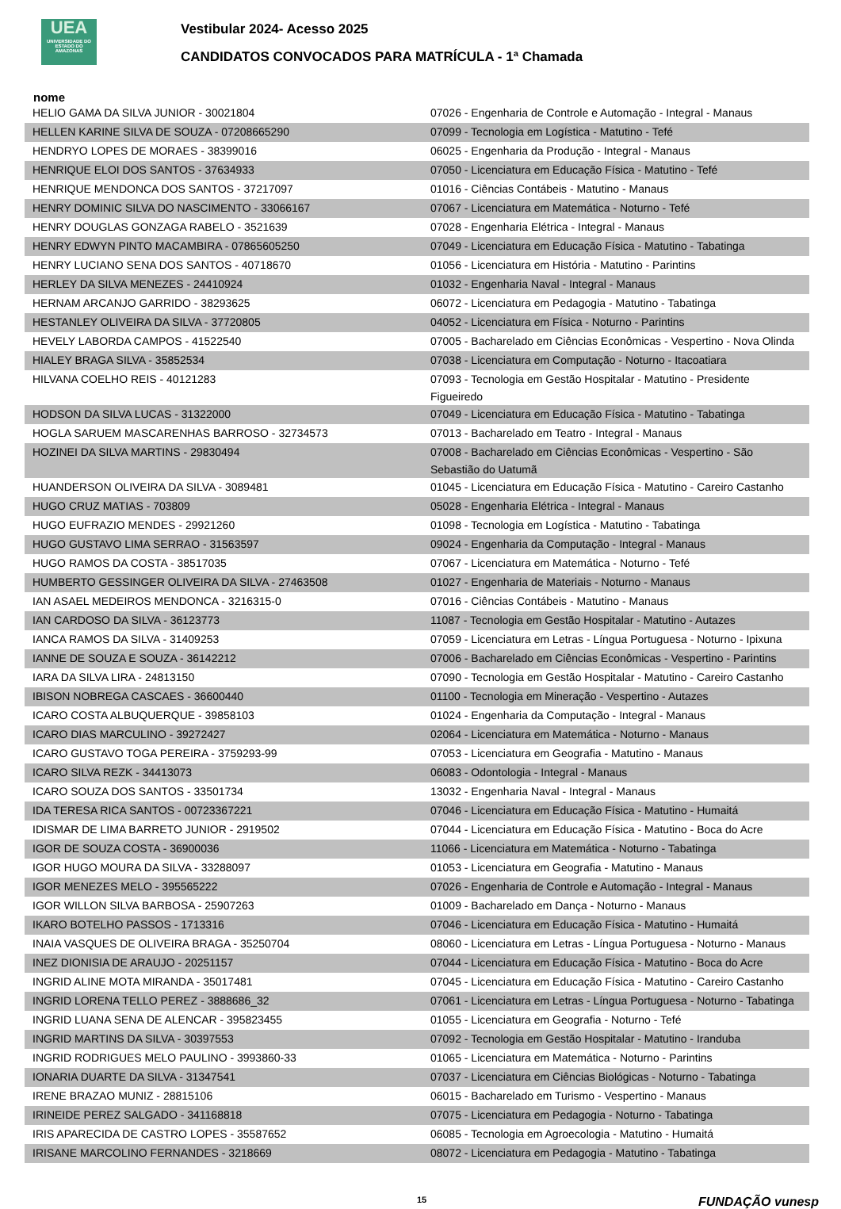UEA
UNIVERSIDADE DO ESTADO DO AMAZONAS
Vestibular 2024- Acesso 2025
CANDIDATOS CONVOCADOS PARA MATRÍCULA - 1ª Chamada
nome
| HELIO GAMA DA SILVA JUNIOR - 30021804 | 07026 - Engenharia de Controle e Automação - Integral - Manaus |
| HELLEN KARINE SILVA DE SOUZA - 07208665290 | 07099 - Tecnologia em Logística - Matutino - Tefé |
| HENDRYO LOPES DE MORAES - 38399016 | 06025 - Engenharia da Produção - Integral - Manaus |
| HENRIQUE ELOI DOS SANTOS - 37634933 | 07050 - Licenciatura em Educação Física - Matutino - Tefé |
| HENRIQUE MENDONCA DOS SANTOS - 37217097 | 01016 - Ciências Contábeis - Matutino - Manaus |
| HENRY DOMINIC SILVA DO NASCIMENTO - 33066167 | 07067 - Licenciatura em Matemática - Noturno - Tefé |
| HENRY DOUGLAS GONZAGA RABELO - 3521639 | 07028 - Engenharia Elétrica - Integral - Manaus |
| HENRY EDWYN PINTO MACAMBIRA - 07865605250 | 07049 - Licenciatura em Educação Física - Matutino - Tabatinga |
| HENRY LUCIANO SENA DOS SANTOS - 40718670 | 01056 - Licenciatura em História - Matutino - Parintins |
| HERLEY DA SILVA MENEZES - 24410924 | 01032 - Engenharia Naval - Integral - Manaus |
| HERNAM ARCANJO GARRIDO - 38293625 | 06072 - Licenciatura em Pedagogia - Matutino - Tabatinga |
| HESTANLEY OLIVEIRA DA SILVA - 37720805 | 04052 - Licenciatura em Física - Noturno - Parintins |
| HEVELY LABORDA CAMPOS - 41522540 | 07005 - Bacharelado em Ciências Econômicas - Vespertino - Nova Olinda |
| HIALEY BRAGA SILVA - 35852534 | 07038 - Licenciatura em Computação - Noturno - Itacoatiara |
| HILVANA COELHO REIS - 40121283 | 07093 - Tecnologia em Gestão Hospitalar - Matutino - Presidente Figueiredo |
| HODSON DA SILVA LUCAS - 31322000 | 07049 - Licenciatura em Educação Física - Matutino - Tabatinga |
| HOGLA SARUEM MASCARENHAS BARROSO - 32734573 | 07013 - Bacharelado em Teatro - Integral - Manaus |
| HOZINEI DA SILVA MARTINS - 29830494 | 07008 - Bacharelado em Ciências Econômicas - Vespertino - São Sebastião do Uatumã |
| HUANDERSON OLIVEIRA DA SILVA - 3089481 | 01045 - Licenciatura em Educação Física - Matutino - Careiro Castanho |
| HUGO CRUZ MATIAS - 703809 | 05028 - Engenharia Elétrica - Integral - Manaus |
| HUGO EUFRAZIO MENDES - 29921260 | 01098 - Tecnologia em Logística - Matutino - Tabatinga |
| HUGO GUSTAVO LIMA SERRAO - 31563597 | 09024 - Engenharia da Computação - Integral - Manaus |
| HUGO RAMOS DA COSTA - 38517035 | 07067 - Licenciatura em Matemática - Noturno - Tefé |
| HUMBERTO GESSINGER OLIVEIRA DA SILVA - 27463508 | 01027 - Engenharia de Materiais - Noturno - Manaus |
| IAN ASAEL MEDEIROS MENDONCA - 3216315-0 | 07016 - Ciências Contábeis - Matutino - Manaus |
| IAN CARDOSO DA SILVA - 36123773 | 11087 - Tecnologia em Gestão Hospitalar - Matutino - Autazes |
| IANCA RAMOS DA SILVA - 31409253 | 07059 - Licenciatura em Letras - Língua Portuguesa - Noturno - Ipixuna |
| IANNE DE SOUZA E SOUZA - 36142212 | 07006 - Bacharelado em Ciências Econômicas - Vespertino - Parintins |
| IARA DA SILVA LIRA - 24813150 | 07090 - Tecnologia em Gestão Hospitalar - Matutino - Careiro Castanho |
| IBISON NOBREGA CASCAES - 36600440 | 01100 - Tecnologia em Mineração - Vespertino - Autazes |
| ICARO COSTA ALBUQUERQUE - 39858103 | 01024 - Engenharia da Computação - Integral - Manaus |
| ICARO DIAS MARCULINO - 39272427 | 02064 - Licenciatura em Matemática - Noturno - Manaus |
| ICARO GUSTAVO TOGA PEREIRA - 3759293-99 | 07053 - Licenciatura em Geografia - Matutino - Manaus |
| ICARO SILVA REZK - 34413073 | 06083 - Odontologia - Integral - Manaus |
| ICARO SOUZA DOS SANTOS - 33501734 | 13032 - Engenharia Naval - Integral - Manaus |
| IDA TERESA RICA SANTOS - 00723367221 | 07046 - Licenciatura em Educação Física - Matutino - Humaitá |
| IDISMAR DE LIMA BARRETO JUNIOR - 2919502 | 07044 - Licenciatura em Educação Física - Matutino - Boca do Acre |
| IGOR DE SOUZA COSTA - 36900036 | 11066 - Licenciatura em Matemática - Noturno - Tabatinga |
| IGOR HUGO MOURA DA SILVA - 33288097 | 01053 - Licenciatura em Geografia - Matutino - Manaus |
| IGOR MENEZES MELO - 395565222 | 07026 - Engenharia de Controle e Automação - Integral - Manaus |
| IGOR WILLON SILVA BARBOSA - 25907263 | 01009 - Bacharelado em Dança - Noturno - Manaus |
| IKARO BOTELHO PASSOS - 1713316 | 07046 - Licenciatura em Educação Física - Matutino - Humaitá |
| INAIA VASQUES DE OLIVEIRA BRAGA - 35250704 | 08060 - Licenciatura em Letras - Língua Portuguesa - Noturno - Manaus |
| INEZ DIONISIA DE ARAUJO - 20251157 | 07044 - Licenciatura em Educação Física - Matutino - Boca do Acre |
| INGRID ALINE MOTA MIRANDA - 35017481 | 07045 - Licenciatura em Educação Física - Matutino - Careiro Castanho |
| INGRID LORENA TELLO PEREZ - 3888686_32 | 07061 - Licenciatura em Letras - Língua Portuguesa - Noturno - Tabatinga |
| INGRID LUANA SENA DE ALENCAR - 395823455 | 01055 - Licenciatura em Geografia - Noturno - Tefé |
| INGRID MARTINS DA SILVA - 30397553 | 07092 - Tecnologia em Gestão Hospitalar - Matutino - Iranduba |
| INGRID RODRIGUES MELO PAULINO - 3993860-33 | 01065 - Licenciatura em Matemática - Noturno - Parintins |
| IONARIA DUARTE DA SILVA - 31347541 | 07037 - Licenciatura em Ciências Biológicas - Noturno - Tabatinga |
| IRENE BRAZAO MUNIZ - 28815106 | 06015 - Bacharelado em Turismo - Vespertino - Manaus |
| IRINEIDE PEREZ SALGADO - 341168818 | 07075 - Licenciatura em Pedagogia - Noturno - Tabatinga |
| IRIS APARECIDA DE CASTRO LOPES - 35587652 | 06085 - Tecnologia em Agroecologia - Matutino - Humaitá |
| IRISANE MARCOLINO FERNANDES - 3218669 | 08072 - Licenciatura em Pedagogia - Matutino - Tabatinga |
15 FUNDAÇÃO vunesp